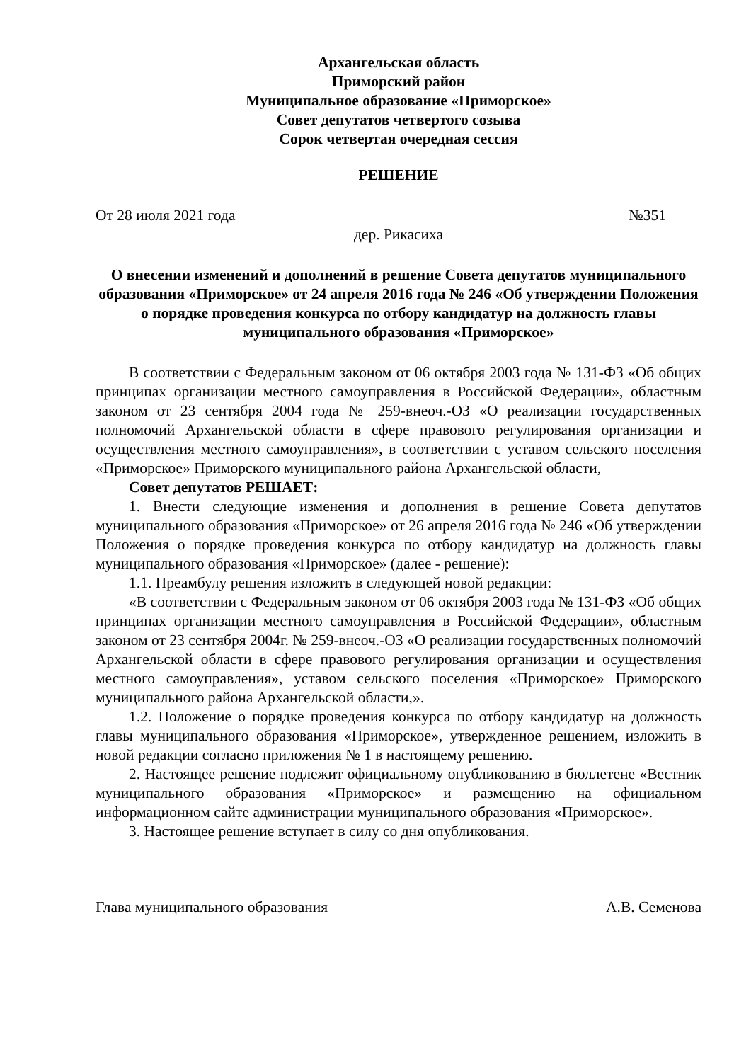Архангельская область
Приморский район
Муниципальное образование «Приморское»
Совет депутатов четвертого созыва
Сорок четвертая очередная сессия
РЕШЕНИЕ
От 28 июля 2021 года №351
дер. Рикасиха
О внесении изменений и дополнений в решение Совета депутатов муниципального образования «Приморское» от 24 апреля 2016 года № 246 «Об утверждении Положения о порядке проведения конкурса по отбору кандидатур на должность главы муниципального образования «Приморское»
В соответствии с Федеральным законом от 06 октября 2003 года № 131-ФЗ «Об общих принципах организации местного самоуправления в Российской Федерации», областным законом от 23 сентября 2004 года № 259-внеоч.-ОЗ «О реализации государственных полномочий Архангельской области в сфере правового регулирования организации и осуществления местного самоуправления», в соответствии с уставом сельского поселения «Приморское» Приморского муниципального района Архангельской области,
Совет депутатов РЕШАЕТ:
1. Внести следующие изменения и дополнения в решение Совета депутатов муниципального образования «Приморское» от 26 апреля 2016 года № 246 «Об утверждении Положения о порядке проведения конкурса по отбору кандидатур на должность главы муниципального образования «Приморское» (далее - решение):
1.1. Преамбулу решения изложить в следующей новой редакции:
«В соответствии с Федеральным законом от 06 октября 2003 года № 131-ФЗ «Об общих принципах организации местного самоуправления в Российской Федерации», областным законом от 23 сентября 2004г. № 259-внеоч.-ОЗ «О реализации государственных полномочий Архангельской области в сфере правового регулирования организации и осуществления местного самоуправления», уставом сельского поселения «Приморское» Приморского муниципального района Архангельской области,».
1.2. Положение о порядке проведения конкурса по отбору кандидатур на должность главы муниципального образования «Приморское», утвержденное решением, изложить в новой редакции согласно приложения № 1 в настоящему решению.
2. Настоящее решение подлежит официальному опубликованию в бюллетене «Вестник муниципального образования «Приморское» и размещению на официальном информационном сайте администрации муниципального образования «Приморское».
3. Настоящее решение вступает в силу со дня опубликования.
Глава муниципального образования А.В. Семенова